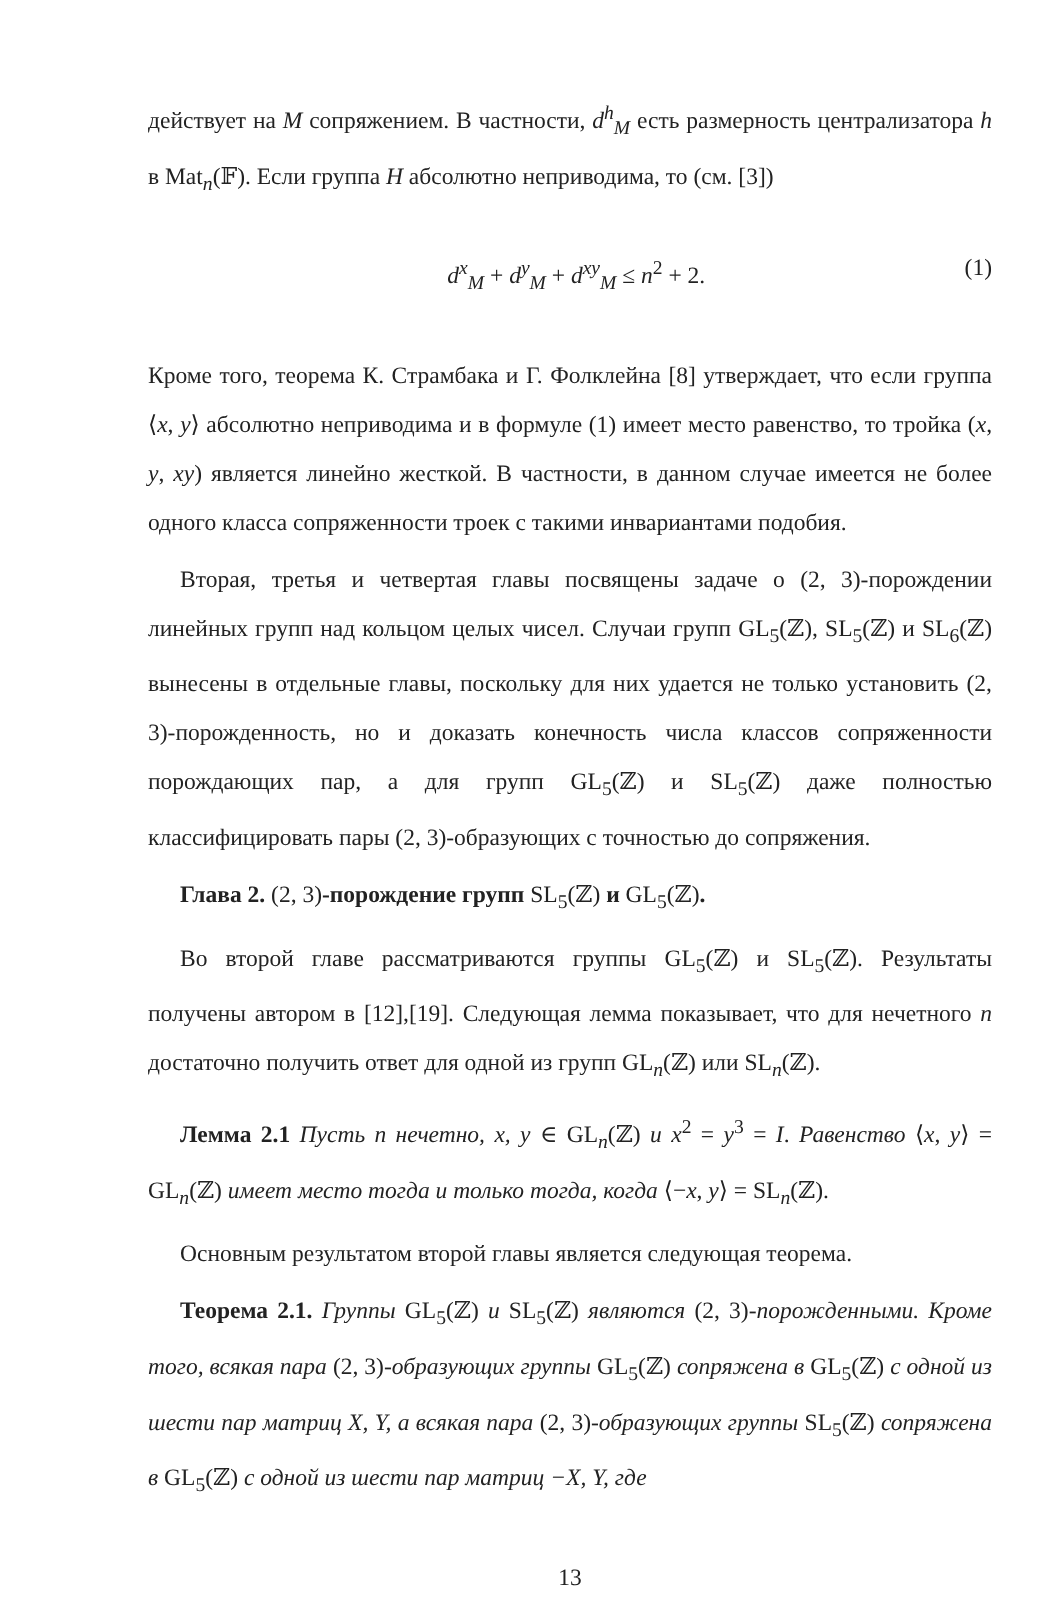действует на M сопряжением. В частности, d<sup>h</sup><sub>M</sub> есть размерность централизатора h в Mat<sub>n</sub>(𝔽). Если группа H абсолютно неприводима, то (см. [3])
d<sup>x</sup><sub>M</sub> + d<sup>y</sup><sub>M</sub> + d<sup>xy</sup><sub>M</sub> ≤ n<sup>2</sup> + 2. (1)
Кроме того, теорема К. Страмбака и Г. Фолклейна [8] утверждает, что если группа ⟨x, y⟩ абсолютно неприводима и в формуле (1) имеет место равенство, то тройка (x, y, xy) является линейно жесткой. В частности, в данном случае имеется не более одного класса сопряженности троек с такими инвариантами подобия.
Вторая, третья и четвертая главы посвящены задаче о (2, 3)-порождении линейных групп над кольцом целых чисел. Случаи групп GL<sub>5</sub>(ℤ), SL<sub>5</sub>(ℤ) и SL<sub>6</sub>(ℤ) вынесены в отдельные главы, поскольку для них удается не только установить (2, 3)-порожденность, но и доказать конечность числа классов сопряженности порождающих пар, а для групп GL<sub>5</sub>(ℤ) и SL<sub>5</sub>(ℤ) даже полностью классифицировать пары (2, 3)-образующих с точностью до сопряжения.
Глава 2. (2, 3)-порождение групп SL<sub>5</sub>(ℤ) и GL<sub>5</sub>(ℤ).
Во второй главе рассматриваются группы GL<sub>5</sub>(ℤ) и SL<sub>5</sub>(ℤ). Результаты получены автором в [12],[19]. Следующая лемма показывает, что для нечетного n достаточно получить ответ для одной из групп GL<sub>n</sub>(ℤ) или SL<sub>n</sub>(ℤ).
Лемма 2.1 Пусть n нечетно, x, y ∈ GL<sub>n</sub>(ℤ) и x<sup>2</sup> = y<sup>3</sup> = I. Равенство ⟨x, y⟩ = GL<sub>n</sub>(ℤ) имеет место тогда и только тогда, когда ⟨−x, y⟩ = SL<sub>n</sub>(ℤ).
Основным результатом второй главы является следующая теорема.
Теорема 2.1. Группы GL<sub>5</sub>(ℤ) и SL<sub>5</sub>(ℤ) являются (2, 3)-порожденными. Кроме того, всякая пара (2, 3)-образующих группы GL<sub>5</sub>(ℤ) сопряжена в GL<sub>5</sub>(ℤ) с одной из шести пар матриц X, Y, а всякая пара (2, 3)-образующих группы SL<sub>5</sub>(ℤ) сопряжена в GL<sub>5</sub>(ℤ) с одной из шести пар матриц −X, Y, где
13